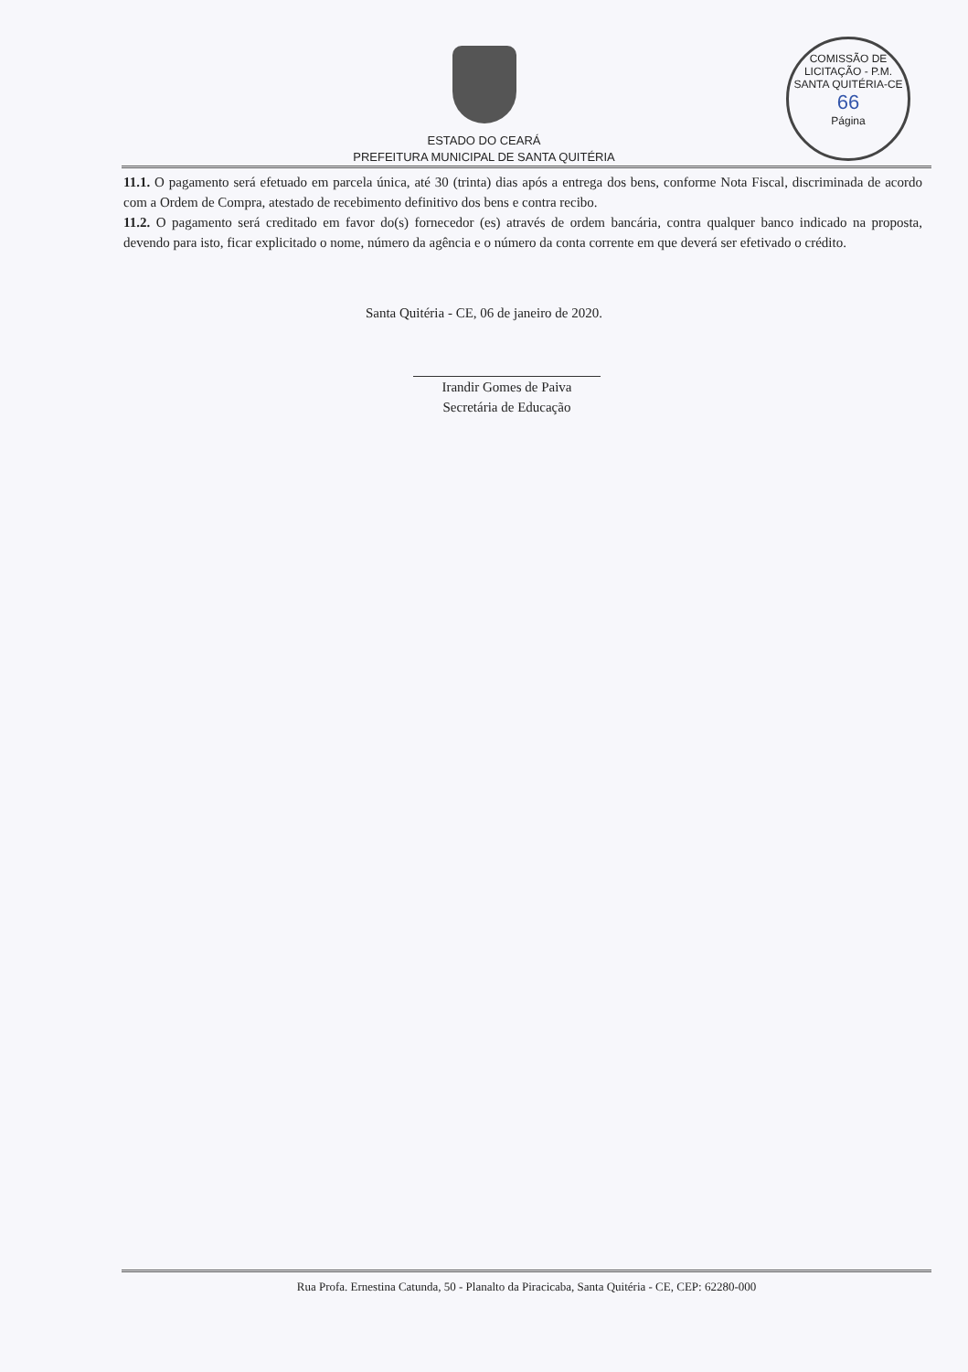ESTADO DO CEARÁ
PREFEITURA MUNICIPAL DE SANTA QUITÉRIA
COMISSÃO DE LICITAÇÃO - P.M. SANTA QUITÉRIA-CE
66
Página
11.1. O pagamento será efetuado em parcela única, até 30 (trinta) dias após a entrega dos bens, conforme Nota Fiscal, discriminada de acordo com a Ordem de Compra, atestado de recebimento definitivo dos bens e contra recibo.
11.2. O pagamento será creditado em favor do(s) fornecedor (es) através de ordem bancária, contra qualquer banco indicado na proposta, devendo para isto, ficar explicitado o nome, número da agência e o número da conta corrente em que deverá ser efetivado o crédito.
Santa Quitéria - CE, 06 de janeiro de 2020.
Irandir Gomes de Paiva
Secretária de Educação
Rua Profa. Ernestina Catunda, 50 - Planalto da Piracicaba, Santa Quitéria - CE, CEP: 62280-000